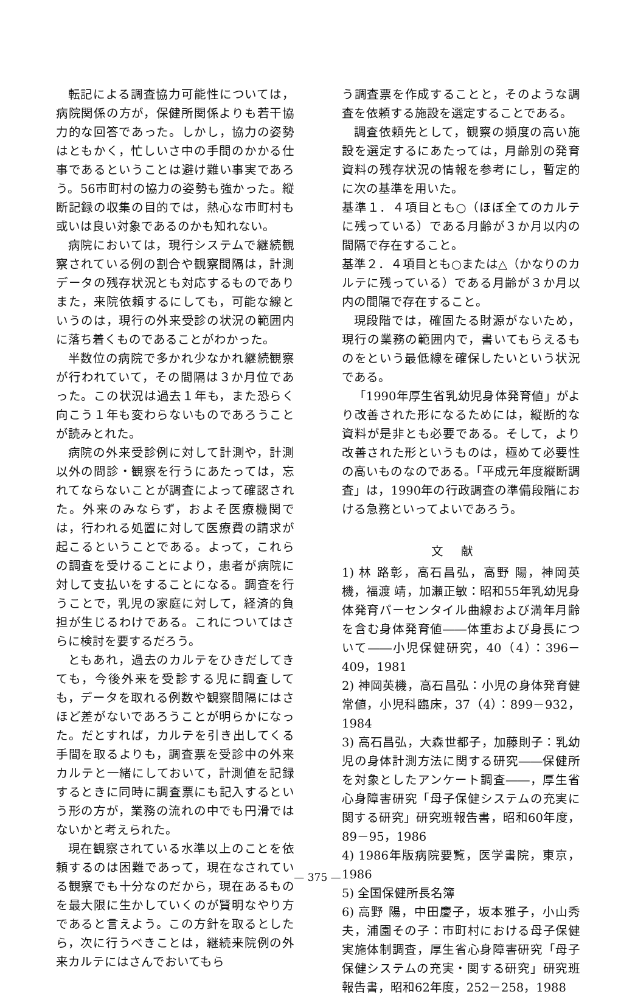転記による調査協力可能性については，病院関係の方が，保健所関係よりも若干協力的な回答であった。しかし，協力の姿勢はともかく，忙しいさ中の手間のかかる仕事であるということは避け難い事実であろう。56市町村の協力の姿勢も強かった。縦断記録の収集の目的では，熱心な市町村も或いは良い対象であるのかも知れない。
病院においては，現行システムで継続観察されている例の割合や観察間隔は，計測データの残存状況とも対応するものでありまた，来院依頼するにしても，可能な線というのは，現行の外来受診の状況の範囲内に落ち着くものであることがわかった。
半数位の病院で多かれ少なかれ継続観察が行われていて，その間隔は３か月位であった。この状況は過去１年も，また恐らく向こう１年も変わらないものであろうことが読みとれた。
病院の外来受診例に対して計測や，計測以外の問診・観察を行うにあたっては，忘れてならないことが調査によって確認された。外来のみならず，およそ医療機関では，行われる処置に対して医療費の請求が起こるということである。よって，これらの調査を受けることにより，患者が病院に対して支払いをすることになる。調査を行うことで，乳児の家庭に対して，経済的負担が生じるわけである。これについてはさらに検討を要するだろう。
ともあれ，過去のカルテをひきだしてきても，今後外来を受診する児に調査しても，データを取れる例数や観察間隔にはさほど差がないであろうことが明らかになった。だとすれば，カルテを引き出してくる手間を取るよりも，調査票を受診中の外来カルテと一緒にしておいて，計測値を記録するときに同時に調査票にも記入するという形の方が，業務の流れの中でも円滑ではないかと考えられた。
現在観察されている水準以上のことを依頼するのは困難であって，現在なされている観察でも十分なのだから，現在あるものを最大限に生かしていくのが賢明なやり方であると言えよう。この方針を取るとしたら，次に行うべきことは，継続来院例の外来カルテにはさんでおいてもら
う調査票を作成することと，そのような調査を依頼する施設を選定することである。
調査依頼先として，観察の頻度の高い施設を選定するにあたっては，月齢別の発育資料の残存状況の情報を参考にし，暫定的に次の基準を用いた。
基準１．４項目とも○（ほぼ全てのカルテに残っている）である月齢が３か月以内の間隔で存在すること。
基準２．４項目とも○または△（かなりのカルテに残っている）である月齢が３か月以内の間隔で存在すること。
現段階では，確固たる財源がないため，現行の業務の範囲内で，書いてもらえるものをという最低線を確保したいという状況である。
「1990年厚生省乳幼児身体発育値」がより改善された形になるためには，縦断的な資料が是非とも必要である。そして，より改善された形というものは，極めて必要性の高いものなのである。「平成元年度縦断調査」は，1990年の行政調査の準備段階における急務といってよいであろう。
文献
1) 林 路彰，高石昌弘，高野 陽，神岡英機，福渡 靖，加瀬正敏：昭和55年乳幼児身体発育パーセンタイル曲線および満年月齢を含む身体発育値――体重および身長について――小児保健研究，40（4）：396－409，1981
2) 神岡英機，高石昌弘：小児の身体発育健常値，小児科臨床，37（4）：899－932，1984
3) 高石昌弘，大森世都子，加藤則子：乳幼児の身体計測方法に関する研究――保健所を対象としたアンケート調査――，厚生省心身障害研究「母子保健システムの充実に関する研究」研究班報告書，昭和60年度，89－95，1986
4) 1986年版病院要覧，医学書院，東京，1986
5) 全国保健所長名簿
6) 高野 陽，中田慶子，坂本雅子，小山秀夫，浦園その子：市町村における母子保健実施体制調査，厚生省心身障害研究「母子保健システムの充実・関する研究」研究班報告書，昭和62年度，252－258，1988
— 375 —